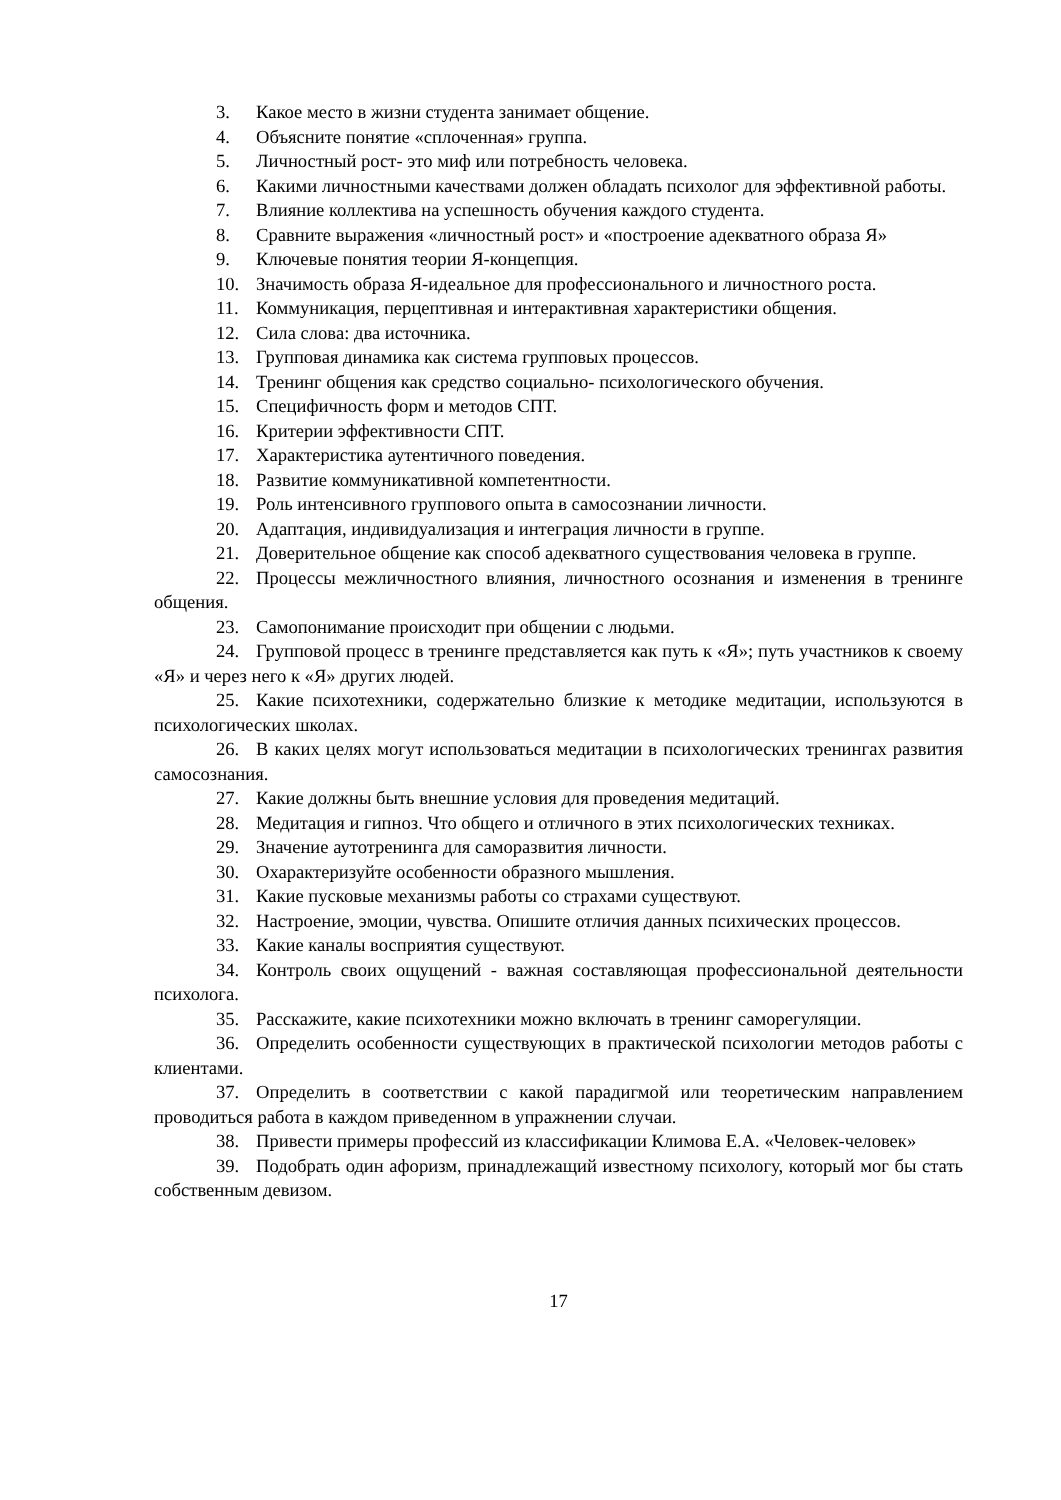3. Какое место в жизни студента занимает общение.
4. Объясните понятие «сплоченная» группа.
5. Личностный рост- это миф или потребность человека.
6. Какими личностными качествами должен обладать психолог для эффективной работы.
7. Влияние коллектива на успешность обучения каждого студента.
8. Сравните выражения «личностный рост» и «построение адекватного образа Я»
9. Ключевые понятия теории Я-концепция.
10. Значимость образа Я-идеальное для профессионального и личностного роста.
11. Коммуникация, перцептивная и интерактивная характеристики общения.
12. Сила слова: два источника.
13. Групповая динамика как система групповых процессов.
14. Тренинг общения как средство социально- психологического обучения.
15. Специфичность форм и методов СПТ.
16. Критерии эффективности СПТ.
17. Характеристика аутентичного поведения.
18. Развитие коммуникативной компетентности.
19. Роль интенсивного группового опыта в самосознании личности.
20. Адаптация, индивидуализация и интеграция личности в группе.
21. Доверительное общение как способ адекватного существования человека в группе.
22. Процессы межличностного влияния, личностного осознания и изменения в тренинге общения.
23. Самопонимание происходит при общении с людьми.
24. Групповой процесс в тренинге представляется как путь к «Я»; путь участников к своему «Я» и через него к «Я» других людей.
25. Какие психотехники, содержательно близкие к методике медитации, используются в психологических школах.
26. В каких целях могут использоваться медитации в психологических тренингах развития самосознания.
27. Какие должны быть внешние условия для проведения медитаций.
28. Медитация и гипноз. Что общего и отличного в этих психологических техниках.
29. Значение аутотренинга для саморазвития личности.
30. Охарактеризуйте особенности образного мышления.
31. Какие пусковые механизмы работы со страхами существуют.
32. Настроение, эмоции, чувства. Опишите отличия данных психических процессов.
33. Какие каналы восприятия существуют.
34. Контроль своих ощущений - важная составляющая профессиональной деятельности психолога.
35. Расскажите, какие психотехники можно включать в тренинг саморегуляции.
36. Определить особенности существующих в практической психологии методов работы с клиентами.
37. Определить в соответствии с какой парадигмой или теоретическим направлением проводиться работа в каждом приведенном в упражнении случаи.
38. Привести примеры профессий из классификации Климова Е.А. «Человек-человек»
39. Подобрать один афоризм, принадлежащий известному психологу, который мог бы стать собственным девизом.
17